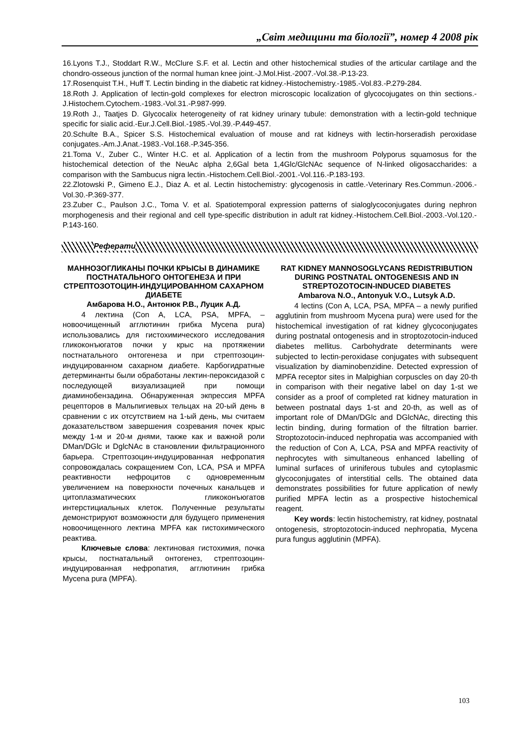„Світ медицини та біології”, номер 4 2008 рік
16.Lyons T.J., Stoddart R.W., McClure S.F. et al. Lectin and other histochemical studies of the articular cartilage and the chondro-osseous junction of the normal human knee joint.-J.Mol.Hist.-2007.-Vol.38.-P.13-23.
17.Rosenquist T.H., Huff T. Lectin binding in the diabetic rat kidney.-Histochemistry.-1985.-Vol.83.-P.279-284.
18.Roth J. Application of lectin-gold complexes for electron microscopic localization of glycocojugates on thin sections.-J.Histochem.Cytochem.-1983.-Vol.31.-P.987-999.
19.Roth J., Taatjes D. Glycocalix heterogeneity of rat kidney urinary tubule: demonstration with a lectin-gold technique specific for sialic acid.-Eur.J.Cell.Biol.-1985.-Vol.39.-P.449-457.
20.Schulte B.A., Spicer S.S. Histochemical evaluation of mouse and rat kidneys with lectin-horseradish peroxidase conjugates.-Am.J.Anat.-1983.-Vol.168.-P.345-356.
21.Toma V., Zuber C., Winter H.C. et al. Application of a lectin from the mushroom Polyporus squamosus for the histochemical detection of the NeuAc alpha 2,6Gal beta 1,4Glc/GlcNAc sequence of N-linked oligosaccharides: a comparison with the Sambucus nigra lectin.-Histochem.Cell.Biol.-2001.-Vol.116.-P.183-193.
22.Zlotowski P., Gimeno E.J., Diaz A. et al. Lectin histochemistry: glycogenosis in cattle.-Veterinary Res.Commun.-2006.-Vol.30.-P.369-377.
23.Zuber C., Paulson J.C., Toma V. et al. Spatiotemporal expression patterns of sialoglycoconjugates during nephron morphogenesis and their regional and cell type-specific distribution in adult rat kidney.-Histochem.Cell.Biol.-2003.-Vol.120.-P.143-160.
Реферати
МАННОЗОГЛИКАНЫ ПОЧКИ КРЫСЫ В ДИНАМИКЕ ПОСТНАТАЛЬНОГО ОНТОГЕНЕЗА И ПРИ СТРЕПТОЗОТОЦИН-ИНДУЦИРОВАННОМ САХАРНОМ ДИАБЕТЕ
Амбарова Н.О., Антонюк Р.В., Луцик А.Д.
4 лектина (Con A, LCA, PSA, MPFA, – новоочищенный агглютинин грибка Mycena pura) использовались для гистохимического исследования гликоконъюгатов почки у крыс на протяжении постнатального онтогенеза и при стрептозоцин-индуцированном сахарном диабете. Карбогидратные детерминанты были обработаны лектин-пероксидазой с последующей визуализацией при помощи диаминобензадина. Обнаруженная экпрессия MPFA рецепторов в Мальпигиевых тельцах на 20-ый день в сравнении с их отсутствием на 1-ый день, мы считаем доказательством завершения созревания почек крыс между 1-м и 20-м днями, также как и важной роли DMan/DGlc и DglcNAc в становлении фильтрационного барьера. Стрептозоцин-индуцированная нефропатия сопровождалась сокращением Con, LCA, PSA и MPFA реактивности нефроцитов с одновременным увеличением на поверхности почечных канальцев и цитоплазматических гликоконъюгатов интерстициальных клеток. Полученные результаты демонстрируют возможности для будущего применения новоочищенного лектина MPFA как гистохимического реактива.
Ключевые слова: лектиновая гистохимия, почка крысы, постнатальный онтогенез, стрептозоцин-индуцированная нефропатия, агглютинин грибка Mycena pura (MPFA).
RAT KIDNEY MANNOSOGLYCANS REDISTRIBUTION DURING POSTNATAL ONTOGENESIS AND IN STREPTOZOTOCIN-INDUCED DIABETES
Ambarova N.O., Antonyuk V.O., Lutsyk A.D.
4 lectins (Con A, LCA, PSA, MPFA – a newly purified agglutinin from mushroom Mycena pura) were used for the histochemical investigation of rat kidney glycoconjugates during postnatal ontogenesis and in stroptozotocin-induced diabetes mellitus. Carbohydrate determinants were subjected to lectin-peroxidase conjugates with subsequent visualization by diaminobenzidine. Detected expression of MPFA receptor sites in Malpighian corpuscles on day 20-th in comparison with their negative label on day 1-st we consider as a proof of completed rat kidney maturation in between postnatal days 1-st and 20-th, as well as of important role of DMan/DGlc and DGlcNAc, directing this lectin binding, during formation of the filtration barrier. Stroptozotocin-induced nephropatia was accompanied with the reduction of Con A, LCA, PSA and MPFA reactivity of nephrocytes with simultaneous enhanced labelling of luminal surfaces of uriniferous tubules and cytoplasmic glycoconjugates of interstitial cells. The obtained data demonstrates possibilities for future application of newly purified MPFA lectin as a prospective histochemical reagent.
Key words: lectin histochemistry, rat kidney, postnatal ontogenesis, stroptozotocin-induced nephropatia, Mycena pura fungus agglutinin (MPFA).
103